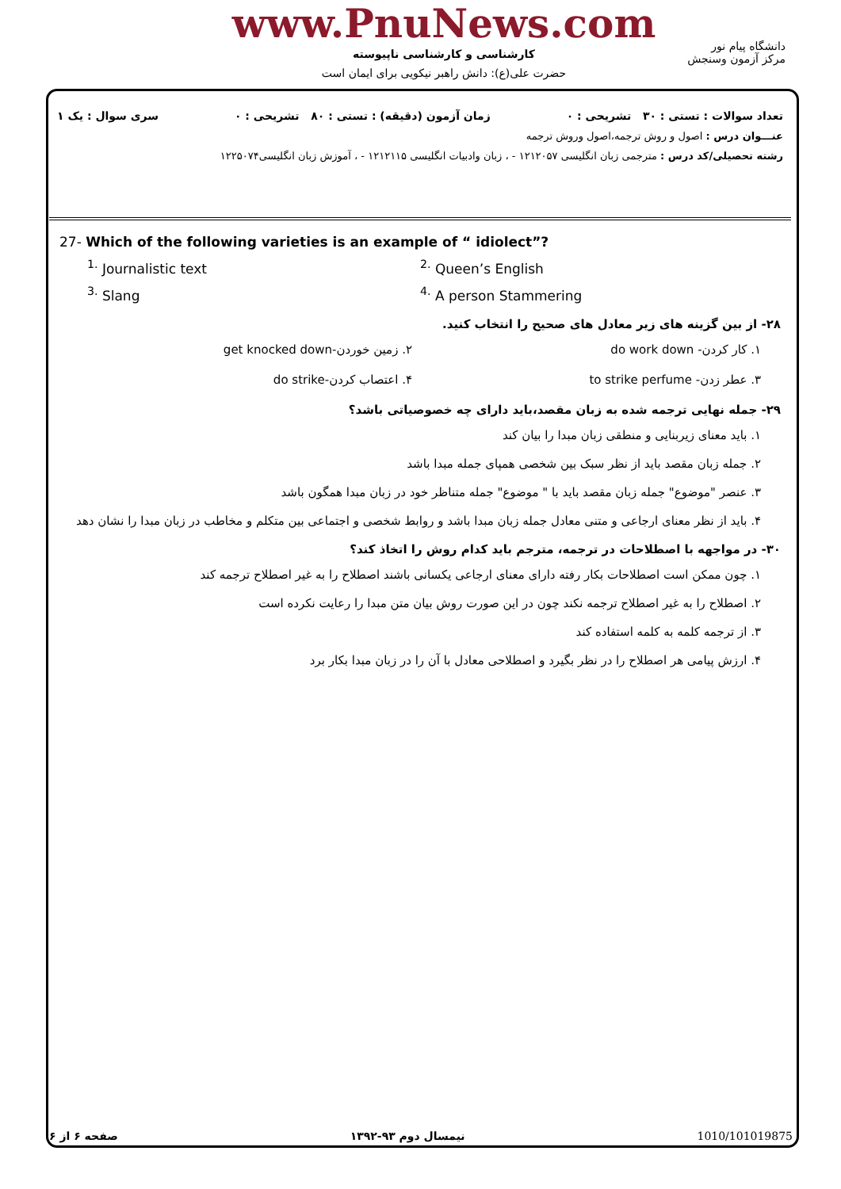www.PnuNews.com
کارشناسی و کارشناسی ناپیوسته
حضرت علی(ع): دانش راهبر نیکویی برای ایمان است
دانشگاه پیام نور
مرکز آزمون وسنجش
تعداد سوالات : تستی : ۳۰ تشریحی : ۰ زمان آزمون (دقیقه) : تستی : ۸۰ تشریحی : ۰ سری سوال : یک ۱
عنـــوان درس : اصول و روش ترجمه،اصول وروش ترجمه
رشته تحصیلی/کد درس : مترجمی زبان انگلیسی ۱۲۱۲۰۵۷ - ، زبان وادبیات انگلیسی ۱۲۱۲۱۱۵ - ، آموزش زبان انگلیسی۱۲۲۵۰۷۴
27- Which of the following varieties is an example of “ idiolect”?
<sup>1.</sup> Journalistic text
<sup>2.</sup> Queen’s English
<sup>3.</sup> Slang
<sup>4.</sup> A person Stammering
۲۸- از بین گزینه های زیر معادل های صحیح را انتخاب کنید.
۱. کار کردن- do work down
۲. زمین خوردن-get knocked down
۳. عطر زدن- to strike perfume
۴. اعتصاب کردن-do strike
۲۹- جمله نهایی ترجمه شده به زبان مقصد،باید دارای چه خصوصیاتی باشد؟
۱. باید معنای زیربنایی و منطقی زبان مبدا را بیان کند
۲. جمله زبان مقصد باید از نظر سبک بین شخصی همپای جمله مبدا باشد
۳. عنصر "موضوع" جمله زبان مقصد باید با " موضوع" جمله متناظر خود در زبان مبدا همگون باشد
۴. باید از نظر معنای ارجاعی و متنی معادل جمله زبان مبدا باشد و روابط شخصی و اجتماعی بین متکلم و مخاطب در زبان مبدا را نشان دهد
۳۰- در مواجهه با اصطلاحات در ترجمه، مترجم باید کدام روش را اتخاذ کند؟
۱. چون ممکن است اصطلاحات بکار رفته دارای معنای ارجاعی یکسانی باشند اصطلاح را به غیر اصطلاح ترجمه کند
۲. اصطلاح را به غیر اصطلاح ترجمه نکند چون در این صورت روش بیان متن مبدا را رعایت نکرده است
۳. از ترجمه کلمه به کلمه استفاده کند
۴. ارزش پیامی هر اصطلاح را در نظر بگیرد و اصطلاحی معادل با آن را در زبان مبدا بکار برد
صفحه ۶ از ۶ نیمسال دوم ۹۳-۱۳۹۲ 1010/101019875